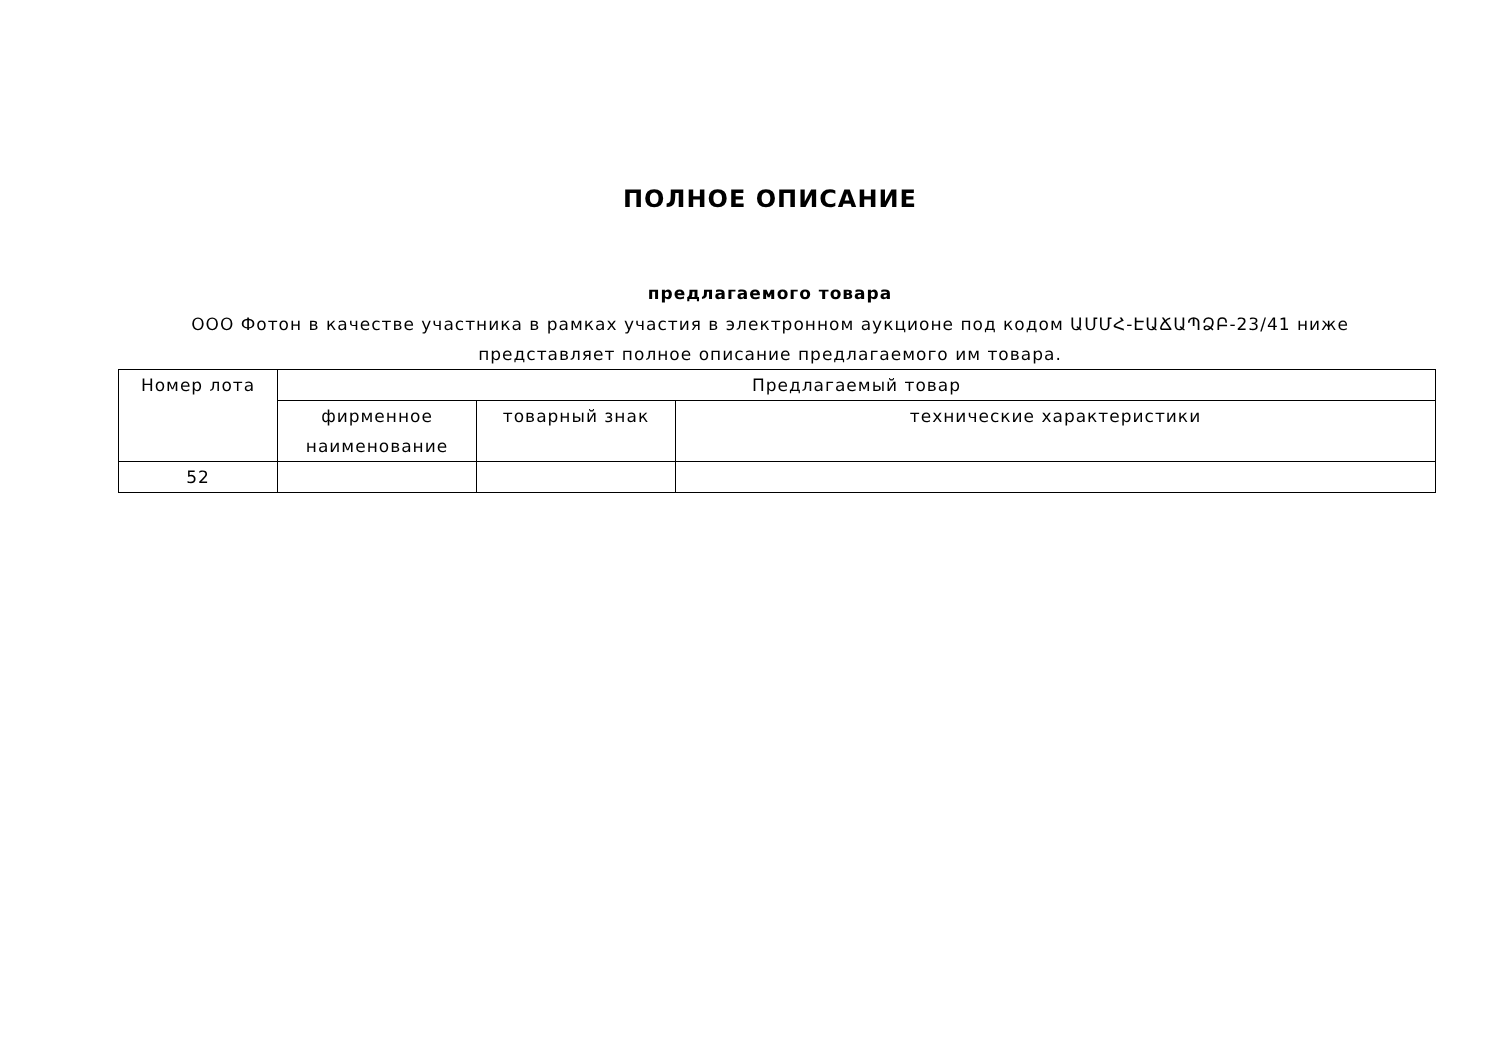ПОЛНОЕ ОПИСАНИЕ
предлагаемого товара
ООО Фотон в качестве участника в рамках участия в электронном аукционе под кодом ԱՄՄՀ-ԷԱՃԱՊՁԲ-23/41 ниже представляет полное описание предлагаемого им товара.
| Номер лота | Предлагаемый товар | | |
| --- | --- | --- | --- |
| | фирменное наименование | товарный знак | технические характеристики |
| 52 | | | |